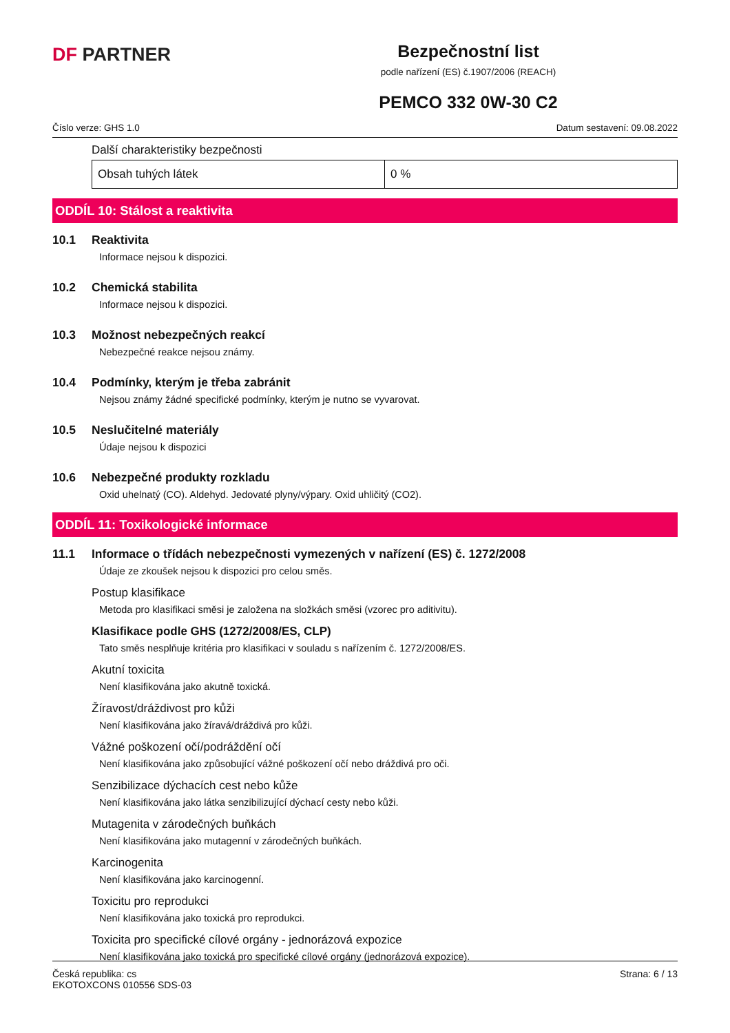DF PARTNER
Bezpečnostní list
podle nařízení (ES) č.1907/2006 (REACH)
PEMCO 332 0W-30 C2
Číslo verze: GHS 1.0 Datum sestavení: 09.08.2022
Další charakteristiky bezpečnosti
| Obsah tuhých látek | 0 % |
ODDÍL 10: Stálost a reaktivita
10.1 Reaktivita
Informace nejsou k dispozici.
10.2 Chemická stabilita
Informace nejsou k dispozici.
10.3 Možnost nebezpečných reakcí
Nebezpečné reakce nejsou známy.
10.4 Podmínky, kterým je třeba zabránit
Nejsou známy žádné specifické podmínky, kterým je nutno se vyvarovat.
10.5 Neslučitelné materiály
Údaje nejsou k dispozici
10.6 Nebezpečné produkty rozkladu
Oxid uhelnatý (CO). Aldehyd. Jedovaté plyny/výpary. Oxid uhličitý (CO2).
ODDÍL 11: Toxikologické informace
11.1 Informace o třídách nebezpečnosti vymezených v nařízení (ES) č. 1272/2008
Údaje ze zkoušek nejsou k dispozici pro celou směs.
Postup klasifikace
Metoda pro klasifikaci směsi je založena na složkách směsi (vzorec pro aditivitu).
Klasifikace podle GHS (1272/2008/ES, CLP)
Tato směs nesplňuje kritéria pro klasifikaci v souladu s nařízením č. 1272/2008/ES.
Akutní toxicita
Není klasifikována jako akutně toxická.
Žíravost/dráždivost pro kůži
Není klasifikována jako žíravá/dráždivá pro kůži.
Vážné poškození očí/podráždění očí
Není klasifikována jako způsobující vážné poškození očí nebo dráždivá pro oči.
Senzibilizace dýchacích cest nebo kůže
Není klasifikována jako látka senzibilizující dýchací cesty nebo kůži.
Mutagenita v zárodečných buňkách
Není klasifikována jako mutagenní v zárodečných buňkách.
Karcinogenita
Není klasifikována jako karcinogenní.
Toxicitu pro reprodukci
Není klasifikována jako toxická pro reprodukci.
Toxicita pro specifické cílové orgány - jednorázová expozice
Není klasifikována jako toxická pro specifické cílové orgány (jednorázová expozice).
Česká republika: cs
EKOTOXCONS 010556 SDS-03
Strana: 6 / 13